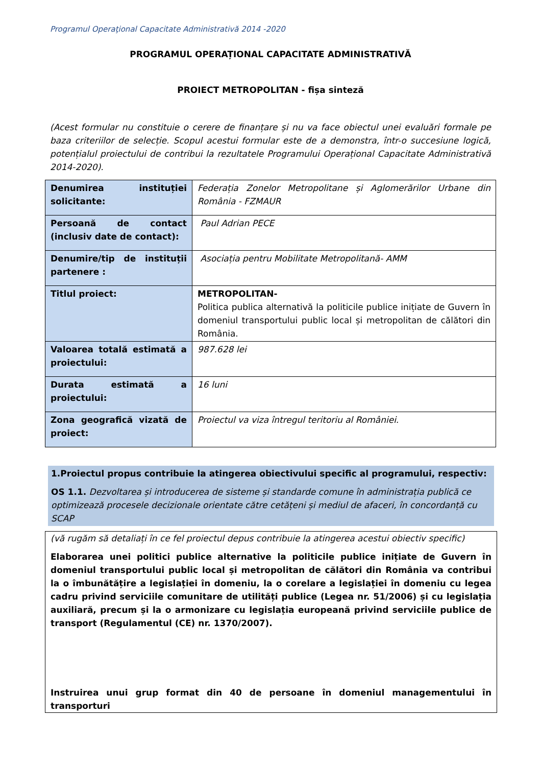Programul Operaţional Capacitate Administrativă 2014 -2020
PROGRAMUL OPERAȚIONAL CAPACITATE ADMINISTRATIVĂ
PROIECT METROPOLITAN - fișa sinteză
(Acest formular nu constituie o cerere de finanțare și nu va face obiectul unei evaluări formale pe baza criteriilor de selecție. Scopul acestui formular este de a demonstra, într-o succesiune logică, potențialul proiectului de contribui la rezultatele Programului Operațional Capacitate Administrativă 2014-2020).
| Denumirea instituției solicitante: | Federația Zonelor Metropolitane și Aglomerărilor Urbane din România - FZMAUR |
| Persoană de contact (inclusiv date de contact): | Paul Adrian PECE |
| Denumire/tip de instituții partenere : | Asociația pentru Mobilitate Metropolitană- AMM |
| Titlul proiect: | METROPOLITAN- Politica publica alternativă la politicile publice inițiate de Guvern în domeniul transportului public local și metropolitan de călători din România. |
| Valoarea totală estimată a proiectului: | 987.628 lei |
| Durata estimată a proiectului: | 16 luni |
| Zona geografică vizată de proiect: | Proiectul va viza întregul teritoriu al României. |
1.Proiectul propus contribuie la atingerea obiectivului specific al programului, respectiv:
OS 1.1. Dezvoltarea și introducerea de sisteme și standarde comune în administrația publică ce optimizează procesele decizionale orientate către cetățeni și mediul de afaceri, în concordanță cu SCAP
(vă rugăm să detaliați în ce fel proiectul depus contribuie la atingerea acestui obiectiv specific)
Elaborarea unei politici publice alternative la politicile publice inițiate de Guvern în domeniul transportului public local și metropolitan de călători din România va contribui la o îmbunătățire a legislației în domeniu, la o corelare a legislației în domeniu cu legea cadru privind serviciile comunitare de utilități publice (Legea nr. 51/2006) și cu legislația auxiliară, precum și la o armonizare cu legislația europeană privind serviciile publice de transport (Regulamentul (CE) nr. 1370/2007).
Instruirea unui grup format din 40 de persoane în domeniul managementului în transporturi